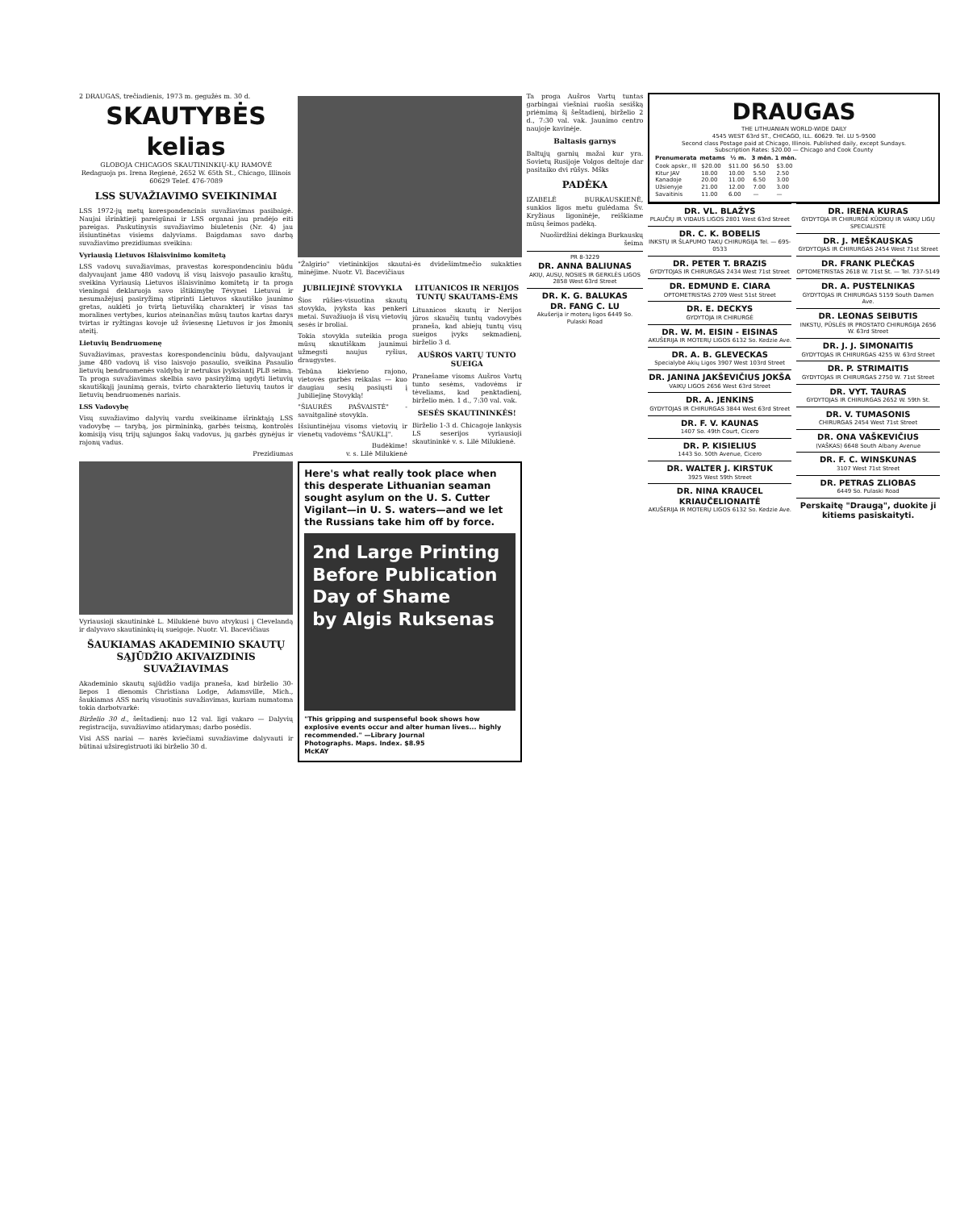2 DRAUGAS, trečiadienis, 1973 m. gegužės m. 30 d.
SKAUTYBĖS kelias
GLOBOJA CHICAGOS SKAUTININKIŲ-KŲ RAMOVĖ
Redaguoja ps. Irena Regienė, 2652 W. 65th St., Chicago, Illinois 60629 Telef. 476-7089
LSS SUVAŽIAVIMO SVEIKINIMAI
LSS 1972-jų metų korespondencinis suvažiavimas pasibaigė. Naujai išrinktieji pareigūnai ir LSS organai jau pradėjo eiti pareigas. Paskutinysis suvažiavimo biuletenis (Nr. 4) jau išsiuntinėtas visiems dalyviams. Baigdamas savo darbą suvažiavimo prezidiumas sveikina:
Vyriausią Lietuvos Išlaisvinimo komitetą
LSS vadovų suvažiavimas, pravestas korespondenciniu būdu dalyvaujant jame 480 vadovų iš visų laisvojo pasaulio kraštų, sveikina Vyriausią Lietuvos išlaisvinimo komitetą ir ta proga vieningai deklaruoja savo ištikimybę Tėvynei Lietuvai ir nesumažėjusį pasiryžimą stiprinti Lietuvos skautiško jaunimo gretas, auklėti jo tvirtą lietuvišką charakterį ir visas tas moralines vertybes, kurios ateinančias mūsų tautos kartas darys tvirtas ir ryžtingas kovoje už šviesesnę Lietuvos ir jos žmonių ateitį.
Lietuvių Bendruomenę
Suvažiavimas, pravestas korespondenciniu būdu, dalyvaujant jame 480 vadovų iš viso laisvojo pasaulio, sveikina Pasaulio lietuvių bendruomenės valdybą ir netrukus įvyksiantį PLB seimą. Ta proga suvažiavimas skelbia savo pasiryžimą ugdyti lietuvių skautiškąjį jaunimą gerais, tvirto charakterio lietuvių tautos ir lietuvių bendruomenės nariais.
LSS Vadovybę
Visų suvažiavimo dalyvių vardu sveikiname išrinktąją LSS vadovybę — tarybą, jos pirmininką, garbės teismą, kontrolės komisiją visų trijų sąjungos šakų vadovus, jų garbės gynėjus ir rajonų vadus.
Prezidiumas
Vyriausioji skautininkė L. Milukienė buvo atvykusi į Clevelandą ir dalyvavo skautininkų-ių sueigoje. Nuotr. Vl. Bacevičiaus
ŠAUKIAMAS AKADEMINIO SKAUTŲ SĄJŪDŽIO AKIVAIZDINIS SUVAŽIAVIMAS
Akademinio skautų sąjūdžio vadija praneša, kad birželio 30-liepos 1 dienomis Christiana Lodge, Adamsville, Mich., šaukiamas ASS narių visuotinis suvažiavimas, kuriam numatoma tokia darbotvarkė:
Birželio 30 d., šeštadienį: nuo 12 val. ligi vakaro — Dalyvių registracija, suvažiavimo atidarymas; darbo posėdis.
Visi ASS nariai — narės kviečiami suvažiavime dalyvauti ir būtinai užsiregistruoti iki birželio 30 d.
"Žalgirio" vietininkijos skautai-ės dvidešimtmečio sukakties minėjime. Nuotr. Vl. Bacevičiaus
JUBILIEJINĖ STOVYKLA
Šios rūšies-visuotina skautų stovykla, įvyksta kas penkeri metai. Suvažiuoja iš visų vietovių sesės ir broliai.
Tokia stovykla suteikia proga mūsų skautiškam jaunimui užmegsti naujus ryšius, draugystes.
Tebūna kiekvieno rajono, vietovės garbės reikalas — kuo daugiau sesių pasiųsti į Jubiliejinę Stovyklą!
"ŠIAURĖS PAŠVAISTĖ" - savaitgalinė stovykla.
Išsiuntinėjau visoms vietovių ir vienetų vadovėms "ŠAUKLĮ".
Budėkime!
v. s. Lilė Milukienė
LITUANICOS IR NERIJOS TUNTŲ SKAUTAMS-ĖMS
Lituanicos skautų ir Nerijos jūros skaučių tuntų vadovybės praneša, kad abiejų tuntų visų sueigos įvyks sekmadienį, birželio 3 d.
AUŠROS VARTŲ TUNTO SUEIGA
Pranešame visoms Aušros Vartų tunto sesėms, vadovėms ir tėveliams, kad penktadienį, birželio mėn. 1 d., 7:30 val. vak.
SESĖS SKAUTININKĖS!
Birželio 1-3 d. Chicagoje lankysis LS seserijos vyriausioji skautininkė v. s. Lilė Milukienė.
Here's what really took place when this desperate Lithuanian seaman sought asylum on the U. S. Cutter Vigilant—in U. S. waters—and we let the Russians take him off by force.
2nd Large Printing Before Publication
Day of Shame
by Algis Ruksenas
"This gripping and suspenseful book shows how explosive events occur and alter human lives... highly recommended." —Library Journal
Photographs. Maps. Index. $8.95
McKAY
Ta proga Aušros Vartų tuntas garbingai viešniai ruošia sesišką priėmimą šį šeštadienį, birželio 2 d., 7:30 val. vak. Jaunimo centro naujoje kavinėje.
Baltasis garnys
Baltųjų garnių mažai kur yra. Sovietų Rusijoje Volgos deltoje dar pasitaiko dvi rūšys. Mšks
PADĖKA
IZABELĖ BURKAUSKIENĖ, sunkios ligos metu gulėdama Šv. Kryžiaus ligoninėje, reiškiame mūsų šeimos padėką.
Nuoširdžiai dėkinga Burkauskų šeima
PR 8-3229
DR. ANNA BALIUNAS
AKIŲ, AUSŲ, NOSIES IR GERKLĖS LIGOS 2858 West 63rd Street
DR. K. G. BALUKAS
DR. FANG C. LU
Akušerija ir moterų ligos 6449 So. Pulaski Road
DRAUGAS
THE LITHUANIAN WORLD-WIDE DAILY
4545 WEST 63rd ST., CHICAGO, ILL. 60629. Tel. LU 5-9500
Second class Postage paid at Chicago, Illinois. Published daily, except Sundays.
Subscription Rates: $20.00 — Chicago and Cook County
| Prenumerata | metams | ½ m. | 3 mėn. | 1 mėn. |
| --- | --- | --- | --- | --- |
| Cook apskr., Ill | $20.00 | $11.00 | $6.50 | $3.00 |
| Kitur JAV | 18.00 | 10.00 | 5.50 | 2.50 |
| Kanadoje | 20.00 | 11.00 | 6.50 | 3.00 |
| Užsienyje | 21.00 | 12.00 | 7.00 | 3.00 |
| Savaitinis | 11.00 | 6.00 | — | — |
DR. VL. BLAŽYS
PLAUČIŲ IR VIDAUS LIGOS 2801 West 63rd Street
DR. C. K. BOBELIS
INKSTŲ IR ŠLAPUMO TAKŲ CHIRURGIJA Tel. — 695-0533
DR. PETER T. BRAZIS
GYDYTOJAS IR CHIRURGAS 2434 West 71st Street
DR. EDMUND E. CIARA
OPTOMETRISTAS 2709 West 51st Street
DR. E. DECKYS
GYDYTOJA IR CHIRURGĖ
DR. W. M. EISIN - EISINAS
AKUŠERIJA IR MOTERŲ LIGOS 6132 So. Kedzie Ave.
DR. A. B. GLEVECKAS
Specialybė Akių Ligos 3907 West 103rd Street
DR. JANINA JAKŠEVIČIUS JOKŠA
VAIKŲ LIGOS 2656 West 63rd Street
DR. A. JENKINS
GYDYTOJAS IR CHIRURGAS 3844 West 63rd Street
DR. F. V. KAUNAS
1407 So. 49th Court, Cicero
DR. P. KISIELIUS
1443 So. 50th Avenue, Cicero
DR. WALTER J. KIRSTUK
3925 West 59th Street
DR. NINA KRAUCEL KRIAUČELIONAITĖ
AKUŠERIJA IR MOTERŲ LIGOS 6132 So. Kedzie Ave.
DR. IRENA KURAS
GYDYTOJA IR CHIRURGĖ KŪDIKIŲ IR VAIKŲ LIGŲ SPECIALISTĖ
DR. J. MEŠKAUSKAS
GYDYTOJAS IR CHIRURGAS 2454 West 71st Street
DR. FRANK PLEČKAS
OPTOMETRISTAS 2618 W. 71st St. — Tel. 737-5149
DR. A. PUSTELNIKAS
GYDYTOJAS IR CHIRURGAS 5159 South Damen Ave.
DR. LEONAS SEIBUTIS
INKSTŲ, PŪSLĖS IR PROSTATO CHIRURGIJA 2656 W. 63rd Street
DR. J. J. SIMONAITIS
GYDYTOJAS IR CHIRURGAS 4255 W. 63rd Street
DR. P. STRIMAITIS
GYDYTOJAS IR CHIRURGAS 2750 W. 71st Street
DR. VYT. TAURAS
GYDYTOJAS IR CHIRURGAS 2652 W. 59th St.
DR. V. TUMASONIS
CHIRURGAS 2454 West 71st Street
DR. ONA VAŠKEVIČIUS
(VAŠKAS) 6648 South Albany Avenue
DR. F. C. WINSKUNAS
3107 West 71st Street
DR. PETRAS ZLIOBAS
6449 So. Pulaski Road
Perskaitę "Draugą", duokite ji kitiems pasiskaityti.